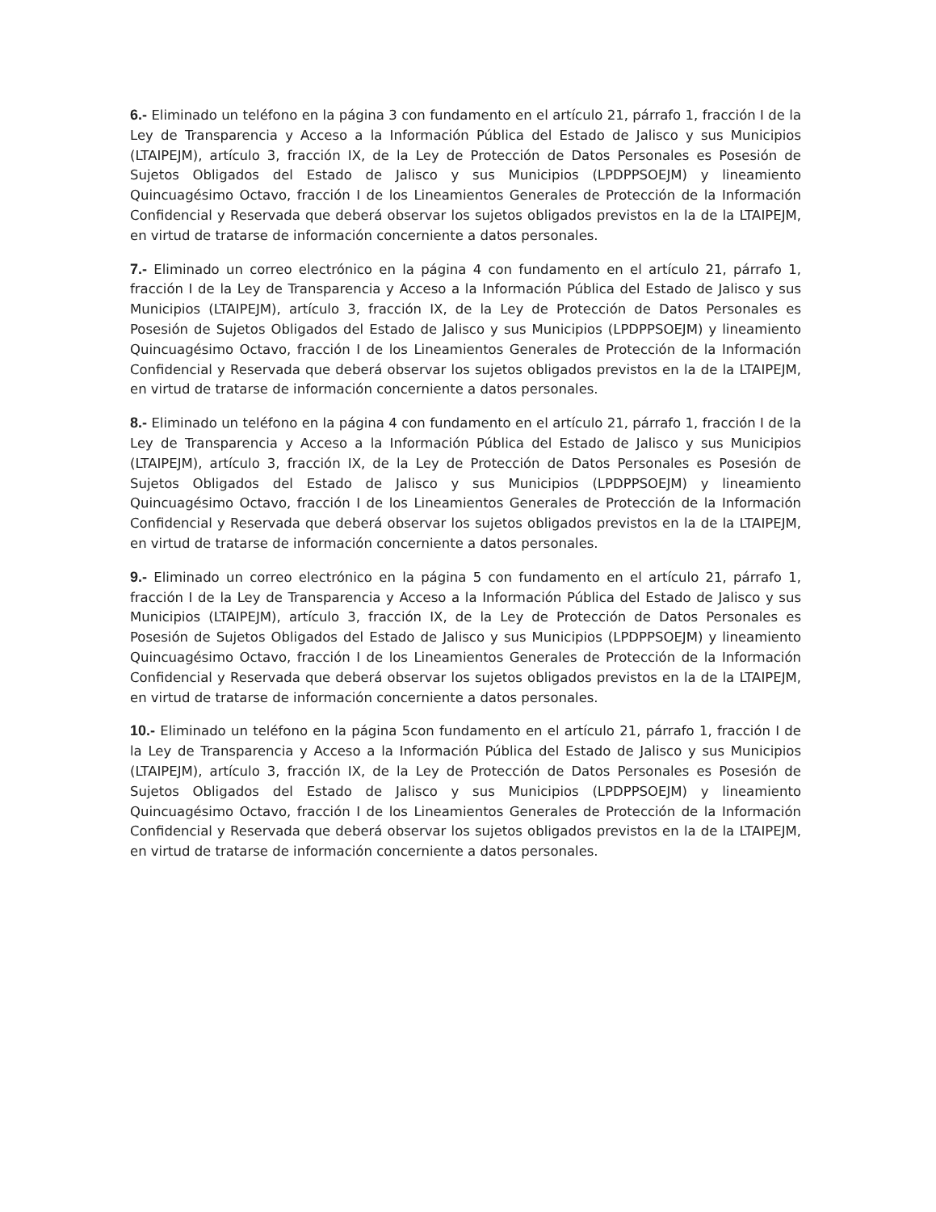6.- Eliminado un teléfono en la página 3 con fundamento en el artículo 21, párrafo 1, fracción I de la Ley de Transparencia y Acceso a la Información Pública del Estado de Jalisco y sus Municipios (LTAIPEJM), artículo 3, fracción IX, de la Ley de Protección de Datos Personales es Posesión de Sujetos Obligados del Estado de Jalisco y sus Municipios (LPDPPSOEJM) y lineamiento Quincuagésimo Octavo, fracción I de los Lineamientos Generales de Protección de la Información Confidencial y Reservada que deberá observar los sujetos obligados previstos en la de la LTAIPEJM, en virtud de tratarse de información concerniente a datos personales.
7.- Eliminado un correo electrónico en la página 4 con fundamento en el artículo 21, párrafo 1, fracción I de la Ley de Transparencia y Acceso a la Información Pública del Estado de Jalisco y sus Municipios (LTAIPEJM), artículo 3, fracción IX, de la Ley de Protección de Datos Personales es Posesión de Sujetos Obligados del Estado de Jalisco y sus Municipios (LPDPPSOEJM) y lineamiento Quincuagésimo Octavo, fracción I de los Lineamientos Generales de Protección de la Información Confidencial y Reservada que deberá observar los sujetos obligados previstos en la de la LTAIPEJM, en virtud de tratarse de información concerniente a datos personales.
8.- Eliminado un teléfono en la página 4 con fundamento en el artículo 21, párrafo 1, fracción I de la Ley de Transparencia y Acceso a la Información Pública del Estado de Jalisco y sus Municipios (LTAIPEJM), artículo 3, fracción IX, de la Ley de Protección de Datos Personales es Posesión de Sujetos Obligados del Estado de Jalisco y sus Municipios (LPDPPSOEJM) y lineamiento Quincuagésimo Octavo, fracción I de los Lineamientos Generales de Protección de la Información Confidencial y Reservada que deberá observar los sujetos obligados previstos en la de la LTAIPEJM, en virtud de tratarse de información concerniente a datos personales.
9.- Eliminado un correo electrónico en la página 5 con fundamento en el artículo 21, párrafo 1, fracción I de la Ley de Transparencia y Acceso a la Información Pública del Estado de Jalisco y sus Municipios (LTAIPEJM), artículo 3, fracción IX, de la Ley de Protección de Datos Personales es Posesión de Sujetos Obligados del Estado de Jalisco y sus Municipios (LPDPPSOEJM) y lineamiento Quincuagésimo Octavo, fracción I de los Lineamientos Generales de Protección de la Información Confidencial y Reservada que deberá observar los sujetos obligados previstos en la de la LTAIPEJM, en virtud de tratarse de información concerniente a datos personales.
10.- Eliminado un teléfono en la página 5con fundamento en el artículo 21, párrafo 1, fracción I de la Ley de Transparencia y Acceso a la Información Pública del Estado de Jalisco y sus Municipios (LTAIPEJM), artículo 3, fracción IX, de la Ley de Protección de Datos Personales es Posesión de Sujetos Obligados del Estado de Jalisco y sus Municipios (LPDPPSOEJM) y lineamiento Quincuagésimo Octavo, fracción I de los Lineamientos Generales de Protección de la Información Confidencial y Reservada que deberá observar los sujetos obligados previstos en la de la LTAIPEJM, en virtud de tratarse de información concerniente a datos personales.